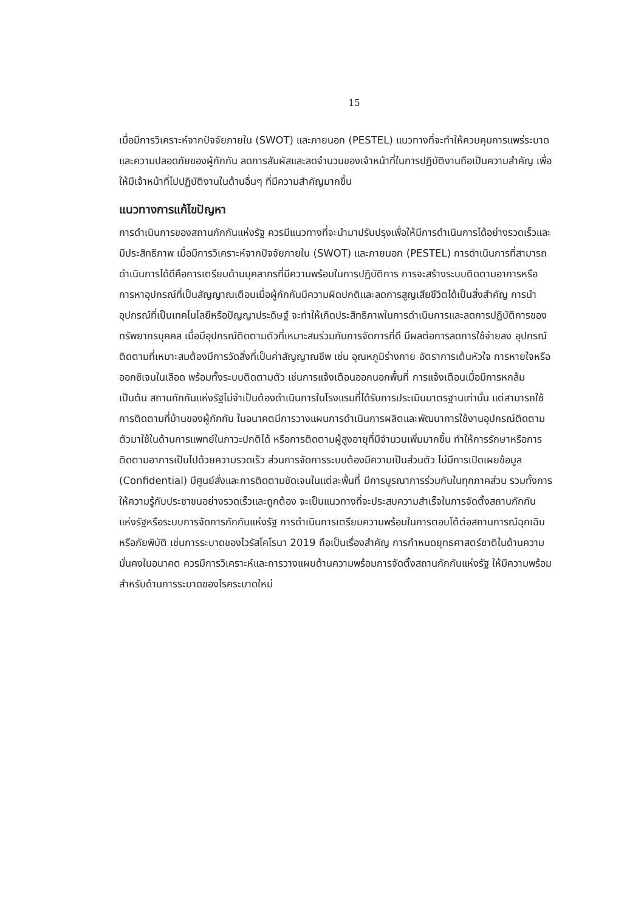15
เมื่อมีการวิเคราะห์จากปัจจัยภายใน (SWOT) และภายนอก (PESTEL) แนวทางที่จะทำให้ควบคุมการแพร่ระบาดและความปลอดภัยของผู้กักกัน ลดการสัมผัสและลดจำนวนของเจ้าหน้าที่ในการปฏิบัติงานถือเป็นความสำคัญ เพื่อให้มีเจ้าหน้าที่ไปปฏิบัติงานในด้านอื่นๆ ที่มีความสำคัญมากขึ้น
แนวทางการแก้ไขปัญหา
การดำเนินการของสถานกักกันแห่งรัฐ ควรมีแนวทางที่จะนำมาปรับปรุงเพื่อให้มีการดำเนินการได้อย่างรวดเร็วและมีประสิทธิภาพ เมื่อมีการวิเคราะห์จากปัจจัยภายใน (SWOT) และภายนอก (PESTEL) การดำเนินการที่สามารถดำเนินการได้ดีคือการเตรียมด้านบุคลากรที่มีความพร้อมในการปฏิบัติการ การจะสร้างระบบติดตามอาการหรือการหาอุปกรณ์ที่เป็นสัญญาณเตือนเมื่อผู้กักกันมีความผิดปกติและลดการสูญเสียชีวิตได้เป็นสิ่งสำคัญ การนำอุปกรณ์ที่เป็นเทคโนโลยีหรือปัญญาประดิษฐ์ จะทำให้เกิดประสิทธิภาพในการดำเนินการและลดการปฏิบัติการของทรัพยากรบุคคล เมื่อมีอุปกรณ์ติดตามตัวที่เหมาะสมร่วมกับการจัดการที่ดี มีผลต่อการลดการใช้จ่ายลง อุปกรณ์ติดตามที่เหมาะสมต้องมีการวัดสิ่งที่เป็นค่าสัญญาณชีพ เช่น อุณหภูมิร่างกาย อัตราการเต้นหัวใจ การหายใจหรือออกซิเจนในเลือด พร้อมทั้งระบบติดตามตัว เช่นการแจ้งเตือนออกนอกพื้นที่ การแจ้งเตือนเมื่อมีการหกล้ม เป็นต้น สถานกักกันแห่งรัฐไม่จำเป็นต้องดำเนินการในโรงแรมที่ได้รับการประเมินมาตรฐานเท่านั้น แต่สามารถใช้การติดตามที่บ้านของผู้กักกัน ในอนาคตมีการวางแผนการดำเนินการผลิตและพัฒนาการใช้งานอุปกรณ์ติดตามตัวมาใช้ในด้านการแพทย์ในภาวะปกติได้ หรือการติดตามผู้สูงอายุที่มีจำนวนเพิ่มมากขึ้น ทำให้การรักษาหรือการติดตามอาการเป็นไปด้วยความรวดเร็ว ส่วนการจัดการระบบต้องมีความเป็นส่วนตัว ไม่มีการเปิดเผยข้อมูล (Confidential) มีศูนย์สั่งและการติดตามชัดเจนในแต่ละพื้นที่ มีการบูรณาการร่วมกันในทุกภาคส่วน รวมทั้งการให้ความรู้กับประชาชนอย่างรวดเร็วและถูกต้อง จะเป็นแนวทางที่จะประสบความสำเร็จในการจัดตั้งสถานกักกันแห่งรัฐหรือระบบการจัดการกักกันแห่งรัฐ การดำเนินการเตรียมความพร้อมในการตอบโต้ต่อสถานการณ์ฉุกเฉินหรือภัยพิบัติ เช่นการระบาดของไวรัสโคโรนา 2019 ถือเป็นเรื่องสำคัญ การกำหนดยุทธศาสตร์ชาติในด้านความมั่นคงในอนาคต ควรมีการวิเคราะห์และการวางแผนด้านความพร้อมการจัดตั้งสถานกักกันแห่งรัฐ ให้มีความพร้อมสำหรับด้านการระบาดของโรคระบาดใหม่